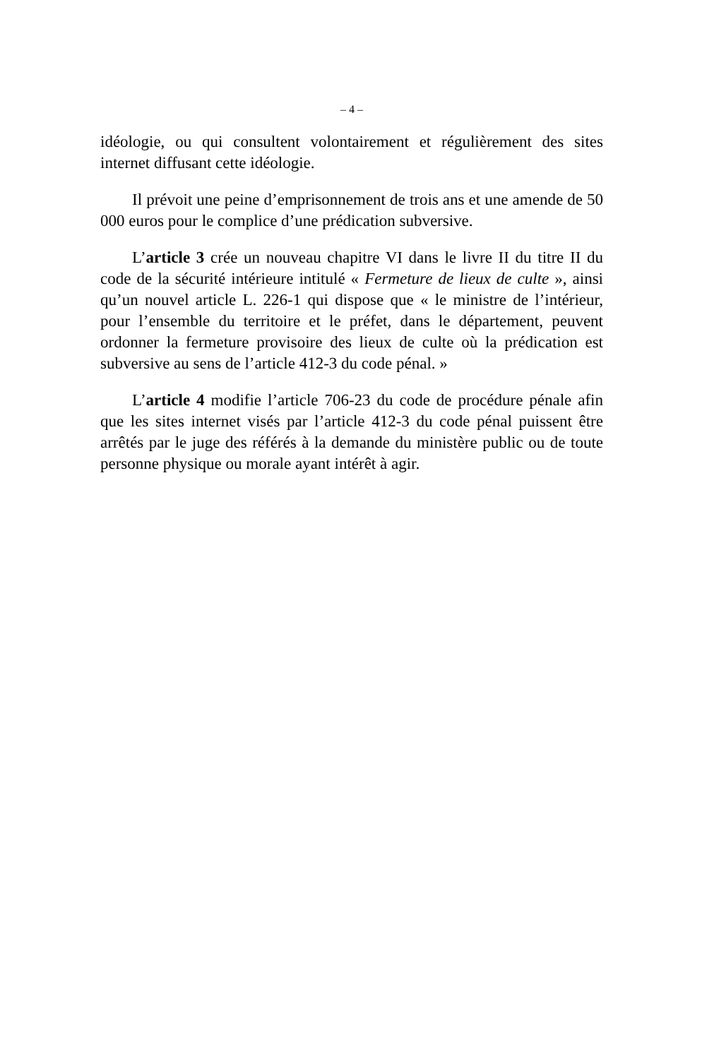– 4 –
idéologie, ou qui consultent volontairement et régulièrement des sites internet diffusant cette idéologie.
Il prévoit une peine d’emprisonnement de trois ans et une amende de 50 000 euros pour le complice d’une prédication subversive.
L’article 3 crée un nouveau chapitre VI dans le livre II du titre II du code de la sécurité intérieure intitulé « Fermeture de lieux de culte », ainsi qu’un nouvel article L. 226-1 qui dispose que « le ministre de l’intérieur, pour l’ensemble du territoire et le préfet, dans le département, peuvent ordonner la fermeture provisoire des lieux de culte où la prédication est subversive au sens de l’article 412-3 du code pénal. »
L’article 4 modifie l’article 706-23 du code de procédure pénale afin que les sites internet visés par l’article 412-3 du code pénal puissent être arrêtés par le juge des référés à la demande du ministère public ou de toute personne physique ou morale ayant intérêt à agir.